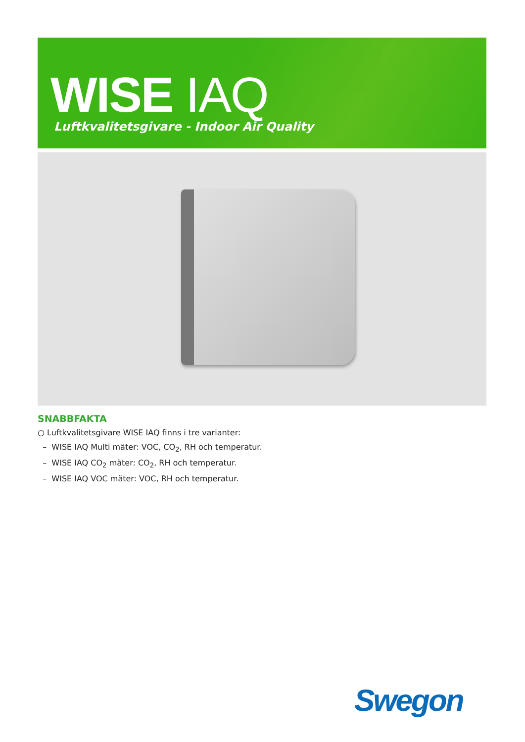WISE IAQ
Luftkvalitetsgivare - Indoor Air Quality
SNABBFAKTA
○ Luftkvalitetsgivare WISE IAQ finns i tre varianter:
– WISE IAQ Multi mäter: VOC, CO<sub>2</sub>, RH och temperatur.
– WISE IAQ CO<sub>2</sub> mäter: CO<sub>2</sub>, RH och temperatur.
– WISE IAQ VOC mäter: VOC, RH och temperatur.
Swegon